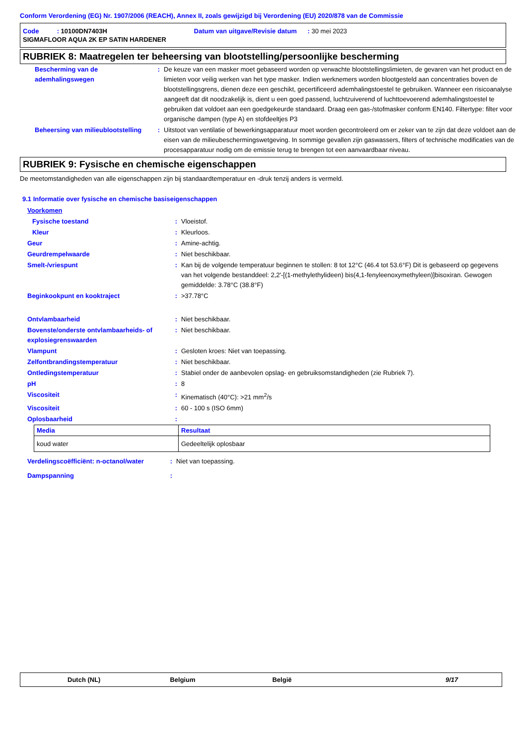Conform Verordening (EG) Nr. 1907/2006 (REACH), Annex II, zoals gewijzigd bij Verordening (EU) 2020/878 van de Commissie
Code : 10100DN7403H Datum van uitgave/Revisie datum : 30 mei 2023
SIGMAFLOOR AQUA 2K EP SATIN HARDENER
RUBRIEK 8: Maatregelen ter beheersing van blootstelling/persoonlijke bescherming
| Bescherming van de ademhalingswegen | : | De keuze van een masker moet gebaseerd worden op verwachte blootstellingslimieten, de gevaren van het product en de limieten voor veilig werken van het type masker. Indien werknemers worden blootgesteld aan concentraties boven de blootstellingsgrens, dienen deze een geschikt, gecertificeerd ademhalingstoestel te gebruiken. Wanneer een risicoanalyse aangeeft dat dit noodzakelijk is, dient u een goed passend, luchtzuiverend of luchttoevoerend ademhalingstoestel te gebruiken dat voldoet aan een goedgekeurde standaard. Draag een gas-/stofmasker conform EN140. Filtertype: filter voor organische dampen (type A) en stofdeeltjes P3 |
| Beheersing van milieublootstelling | : | Uitstoot van ventilatie of bewerkingsapparatuur moet worden gecontroleerd om er zeker van te zijn dat deze voldoet aan de eisen van de milieubeschermingswetgeving. In sommige gevallen zijn gaswassers, filters of technische modificaties van de procesapparatuur nodig om de emissie terug te brengen tot een aanvaardbaar niveau. |
RUBRIEK 9: Fysische en chemische eigenschappen
De meetomstandigheden van alle eigenschappen zijn bij standaardtemperatuur en -druk tenzij anders is vermeld.
9.1 Informatie over fysische en chemische basiseigenschappen
Voorkomen
| Fysische toestand | : | Vloeistof. |
| Kleur | : | Kleurloos. |
| Geur | : | Amine-achtig. |
| Geurdrempelwaarde | : | Niet beschikbaar. |
| Smelt-/vriespunt | : | Kan bij de volgende temperatuur beginnen te stollen: 8 tot 12°C (46.4 tot 53.6°F) Dit is gebaseerd op gegevens van het volgende bestanddeel: 2,2'-[(1-methylethylideen) bis(4,1-fenyleenoxymethyleen)]bisoxiran. Gewogen gemiddelde: 3.78°C (38.8°F) |
| Beginkookpunt en kooktraject | : | >37.78°C |
| Ontvlambaarheid | : | Niet beschikbaar. |
| Bovenste/onderste ontvlambaarheids- of explosiegrenswaarden | : | Niet beschikbaar. |
| Vlampunt | : | Gesloten kroes: Niet van toepassing. |
| Zelfontbrandingstemperatuur | : | Niet beschikbaar. |
| Ontledingstemperatuur | : | Stabiel onder de aanbevolen opslag- en gebruiksomstandigheden (zie Rubriek 7). |
| pH | : | 8 |
| Viscositeit | : | Kinematisch (40°C): >21 mm<sup>2</sup>/s |
| Viscositeit | : | 60 - 100 s (ISO 6mm) |
| Oplosbaarheid | : | |
| Media | Resultaat |
| --- | --- |
| koud water | Gedeeltelijk oplosbaar |
| Verdelingscoëfficiënt: n-octanol/water | : | Niet van toepassing. |
| Dampspanning | : | |
Dutch (NL) Belgium België 9/17